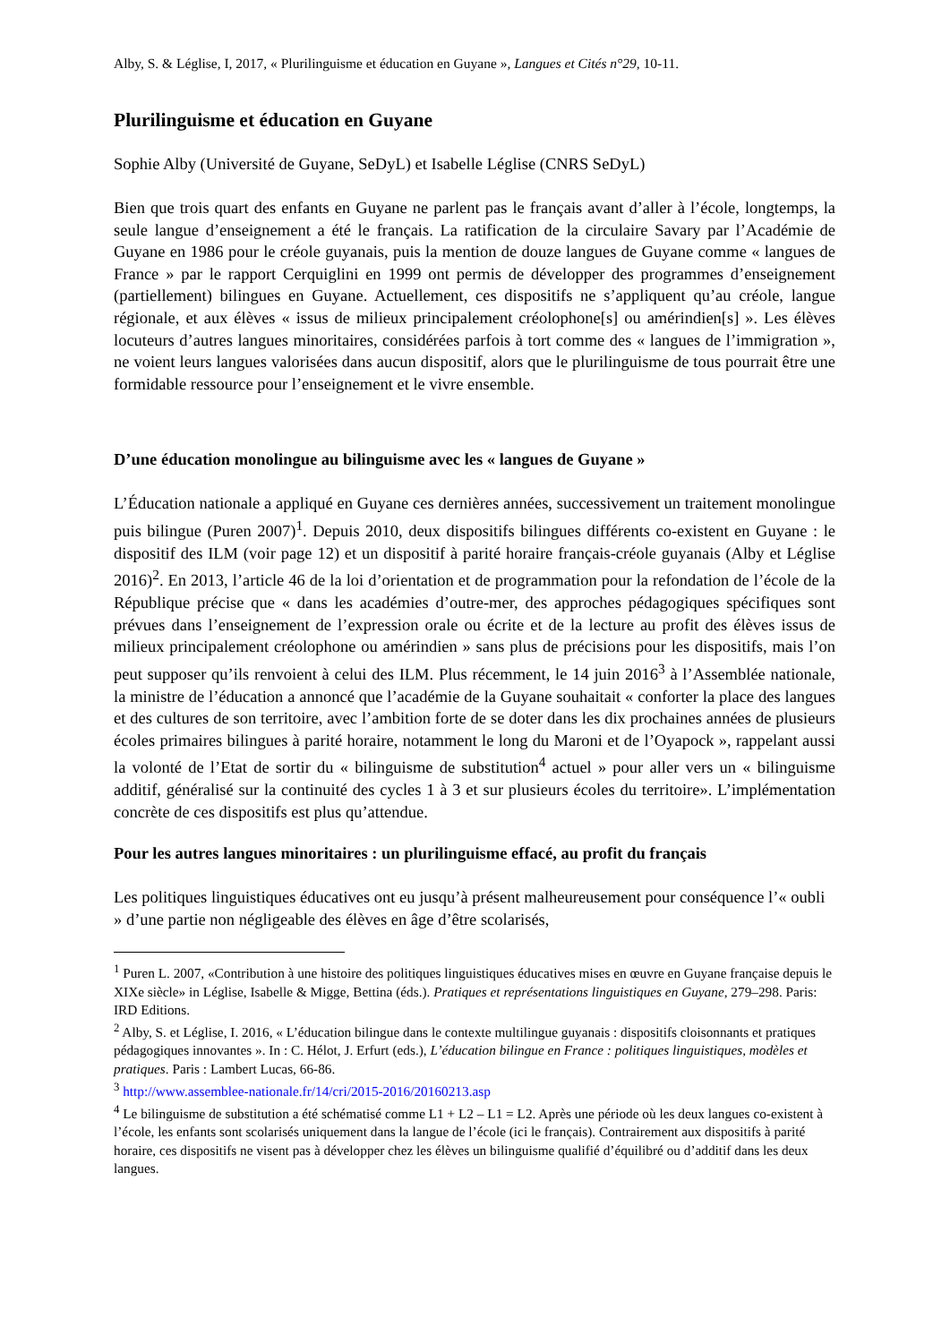Alby, S. & Léglise, I, 2017, « Plurilinguisme et éducation en Guyane », Langues et Cités n°29, 10-11.
Plurilinguisme et éducation en Guyane
Sophie Alby (Université de Guyane, SeDyL) et Isabelle Léglise (CNRS SeDyL)
Bien que trois quart des enfants en Guyane ne parlent pas le français avant d’aller à l’école, longtemps, la seule langue d’enseignement a été le français. La ratification de la circulaire Savary par l’Académie de Guyane en 1986 pour le créole guyanais, puis la mention de douze langues de Guyane comme « langues de France » par le rapport Cerquiglini en 1999 ont permis de développer des programmes d’enseignement (partiellement) bilingues en Guyane. Actuellement, ces dispositifs ne s’appliquent qu’au créole, langue régionale, et aux élèves « issus de milieux principalement créolophone[s] ou amérindien[s] ». Les élèves locuteurs d’autres langues minoritaires, considérées parfois à tort comme des « langues de l’immigration », ne voient leurs langues valorisées dans aucun dispositif, alors que le plurilinguisme de tous pourrait être une formidable ressource pour l’enseignement et le vivre ensemble.
D’une éducation monolingue au bilinguisme avec les « langues de Guyane »
L’Éducation nationale a appliqué en Guyane ces dernières années, successivement un traitement monolingue puis bilingue (Puren 2007)<sup>1</sup>. Depuis 2010, deux dispositifs bilingues différents co-existent en Guyane : le dispositif des ILM (voir page 12) et un dispositif à parité horaire français-créole guyanais (Alby et Léglise 2016)<sup>2</sup>. En 2013, l’article 46 de la loi d’orientation et de programmation pour la refondation de l’école de la République précise que « dans les académies d’outre-mer, des approches pédagogiques spécifiques sont prévues dans l’enseignement de l’expression orale ou écrite et de la lecture au profit des élèves issus de milieux principalement créolophone ou amérindien » sans plus de précisions pour les dispositifs, mais l’on peut supposer qu’ils renvoient à celui des ILM. Plus récemment, le 14 juin 2016<sup>3</sup> à l’Assemblée nationale, la ministre de l’éducation a annoncé que l’académie de la Guyane souhaitait « conforter la place des langues et des cultures de son territoire, avec l’ambition forte de se doter dans les dix prochaines années de plusieurs écoles primaires bilingues à parité horaire, notamment le long du Maroni et de l’Oyapock », rappelant aussi la volonté de l’Etat de sortir du « bilinguisme de substitution<sup>4</sup> actuel » pour aller vers un « bilinguisme additif, généralisé sur la continuité des cycles 1 à 3 et sur plusieurs écoles du territoire». L’implémentation concrète de ces dispositifs est plus qu’attendue.
Pour les autres langues minoritaires : un plurilinguisme effacé, au profit du français
Les politiques linguistiques éducatives ont eu jusqu’à présent malheureusement pour conséquence l’« oubli » d’une partie non négligeable des élèves en âge d’être scolarisés,
<sup>1</sup> Puren L. 2007, «Contribution à une histoire des politiques linguistiques éducatives mises en œuvre en Guyane française depuis le XIXe siècle» in Léglise, Isabelle & Migge, Bettina (éds.). Pratiques et représentations linguistiques en Guyane, 279–298. Paris: IRD Editions.
<sup>2</sup> Alby, S. et Léglise, I. 2016, « L’éducation bilingue dans le contexte multilingue guyanais : dispositifs cloisonnants et pratiques pédagogiques innovantes ». In : C. Hélot, J. Erfurt (eds.), L’éducation bilingue en France : politiques linguistiques, modèles et pratiques. Paris : Lambert Lucas, 66-86.
<sup>3</sup> http://www.assemblee-nationale.fr/14/cri/2015-2016/20160213.asp
<sup>4</sup> Le bilinguisme de substitution a été schématisé comme L1 + L2 – L1 = L2. Après une période où les deux langues co-existent à l’école, les enfants sont scolarisés uniquement dans la langue de l’école (ici le français). Contrairement aux dispositifs à parité horaire, ces dispositifs ne visent pas à développer chez les élèves un bilinguisme qualifié d’équilibré ou d’additif dans les deux langues.